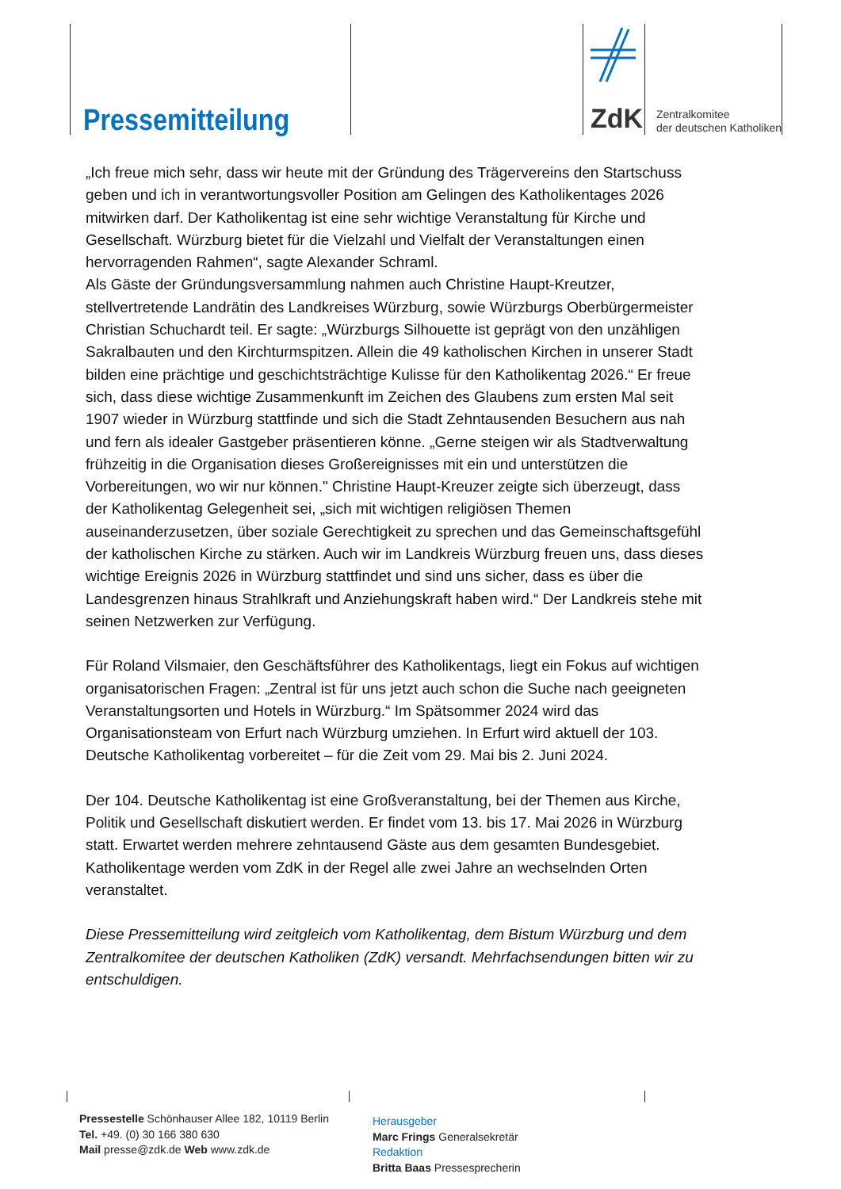Pressemitteilung ZdK
Zentralkomitee
der deutschen Katholiken
„Ich freue mich sehr, dass wir heute mit der Gründung des Trägervereins den Startschuss geben und ich in verantwortungsvoller Position am Gelingen des Katholikentages 2026 mitwirken darf. Der Katholikentag ist eine sehr wichtige Veranstaltung für Kirche und Gesellschaft. Würzburg bietet für die Vielzahl und Vielfalt der Veranstaltungen einen hervorragenden Rahmen“, sagte Alexander Schraml.
Als Gäste der Gründungsversammlung nahmen auch Christine Haupt-Kreutzer, stellvertretende Landrätin des Landkreises Würzburg, sowie Würzburgs Oberbürgermeister Christian Schuchardt teil. Er sagte: „Würzburgs Silhouette ist geprägt von den unzähligen Sakralbauten und den Kirchturmspitzen. Allein die 49 katholischen Kirchen in unserer Stadt bilden eine prächtige und geschichtsträchtige Kulisse für den Katholikentag 2026.“ Er freue sich, dass diese wichtige Zusammenkunft im Zeichen des Glaubens zum ersten Mal seit 1907 wieder in Würzburg stattfinde und sich die Stadt Zehntausenden Besuchern aus nah und fern als idealer Gastgeber präsentieren könne. „Gerne steigen wir als Stadtverwaltung frühzeitig in die Organisation dieses Großereignisses mit ein und unterstützen die Vorbereitungen, wo wir nur können." Christine Haupt-Kreuzer zeigte sich überzeugt, dass der Katholikentag Gelegenheit sei, „sich mit wichtigen religiösen Themen auseinanderzusetzen, über soziale Gerechtigkeit zu sprechen und das Gemeinschaftsgefühl der katholischen Kirche zu stärken. Auch wir im Landkreis Würzburg freuen uns, dass dieses wichtige Ereignis 2026 in Würzburg stattfindet und sind uns sicher, dass es über die Landesgrenzen hinaus Strahlkraft und Anziehungskraft haben wird.“ Der Landkreis stehe mit seinen Netzwerken zur Verfügung.
Für Roland Vilsmaier, den Geschäftsführer des Katholikentags, liegt ein Fokus auf wichtigen organisatorischen Fragen: „Zentral ist für uns jetzt auch schon die Suche nach geeigneten Veranstaltungsorten und Hotels in Würzburg.“ Im Spätsommer 2024 wird das Organisationsteam von Erfurt nach Würzburg umziehen. In Erfurt wird aktuell der 103. Deutsche Katholikentag vorbereitet – für die Zeit vom 29. Mai bis 2. Juni 2024.
Der 104. Deutsche Katholikentag ist eine Großveranstaltung, bei der Themen aus Kirche, Politik und Gesellschaft diskutiert werden. Er findet vom 13. bis 17. Mai 2026 in Würzburg statt. Erwartet werden mehrere zehntausend Gäste aus dem gesamten Bundesgebiet. Katholikentage werden vom ZdK in der Regel alle zwei Jahre an wechselnden Orten veranstaltet.
Diese Pressemitteilung wird zeitgleich vom Katholikentag, dem Bistum Würzburg und dem Zentralkomitee der deutschen Katholiken (ZdK) versandt. Mehrfachsendungen bitten wir zu entschuldigen.
Pressestelle Schönhauser Allee 182, 10119 Berlin
Tel. +49. (0) 30 166 380 630
Mail presse@zdk.de Web www.zdk.de
Herausgeber
Marc Frings Generalsekretär
Redaktion
Britta Baas Pressesprecherin